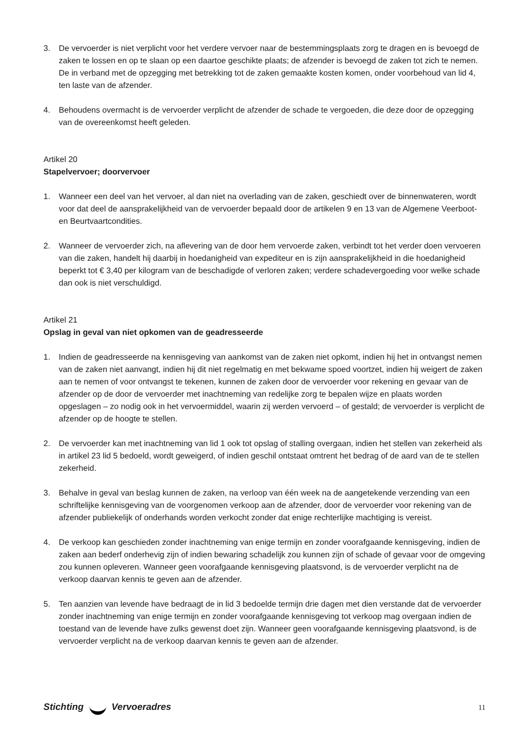3. De vervoerder is niet verplicht voor het verdere vervoer naar de bestemmingsplaats zorg te dragen en is bevoegd de zaken te lossen en op te slaan op een daartoe geschikte plaats; de afzender is bevoegd de zaken tot zich te nemen. De in verband met de opzegging met betrekking tot de zaken gemaakte kosten komen, onder voorbehoud van lid 4, ten laste van de afzender.
4. Behoudens overmacht is de vervoerder verplicht de afzender de schade te vergoeden, die deze door de opzegging van de overeenkomst heeft geleden.
Artikel 20
Stapelvervoer; doorvervoer
1. Wanneer een deel van het vervoer, al dan niet na overlading van de zaken, geschiedt over de binnenwateren, wordt voor dat deel de aansprakelijkheid van de vervoerder bepaald door de artikelen 9 en 13 van de Algemene Veerboot- en Beurtvaartcondities.
2. Wanneer de vervoerder zich, na aflevering van de door hem vervoerde zaken, verbindt tot het verder doen vervoeren van die zaken, handelt hij daarbij in hoedanigheid van expediteur en is zijn aansprakelijkheid in die hoedanigheid beperkt tot € 3,40 per kilogram van de beschadigde of verloren zaken; verdere schadevergoeding voor welke schade dan ook is niet verschuldigd.
Artikel 21
Opslag in geval van niet opkomen van de geadresseerde
1. Indien de geadresseerde na kennisgeving van aankomst van de zaken niet opkomt, indien hij het in ontvangst nemen van de zaken niet aanvangt, indien hij dit niet regelmatig en met bekwame spoed voortzet, indien hij weigert de zaken aan te nemen of voor ontvangst te tekenen, kunnen de zaken door de vervoerder voor rekening en gevaar van de afzender op de door de vervoerder met inachtneming van redelijke zorg te bepalen wijze en plaats worden opgeslagen – zo nodig ook in het vervoermiddel, waarin zij werden vervoerd – of gestald; de vervoerder is verplicht de afzender op de hoogte te stellen.
2. De vervoerder kan met inachtneming van lid 1 ook tot opslag of stalling overgaan, indien het stellen van zekerheid als in artikel 23 lid 5 bedoeld, wordt geweigerd, of indien geschil ontstaat omtrent het bedrag of de aard van de te stellen zekerheid.
3. Behalve in geval van beslag kunnen de zaken, na verloop van één week na de aangetekende verzending van een schriftelijke kennisgeving van de voorgenomen verkoop aan de afzender, door de vervoerder voor rekening van de afzender publiekelijk of onderhands worden verkocht zonder dat enige rechterlijke machtiging is vereist.
4. De verkoop kan geschieden zonder inachtneming van enige termijn en zonder voorafgaande kennisgeving, indien de zaken aan bederf onderhevig zijn of indien bewaring schadelijk zou kunnen zijn of schade of gevaar voor de omgeving zou kunnen opleveren. Wanneer geen voorafgaande kennisgeving plaatsvond, is de vervoerder verplicht na de verkoop daarvan kennis te geven aan de afzender.
5. Ten aanzien van levende have bedraagt de in lid 3 bedoelde termijn drie dagen met dien verstande dat de vervoerder zonder inachtneming van enige termijn en zonder voorafgaande kennisgeving tot verkoop mag overgaan indien de toestand van de levende have zulks gewenst doet zijn. Wanneer geen voorafgaande kennisgeving plaatsvond, is de vervoerder verplicht na de verkoop daarvan kennis te geven aan de afzender.
Stichting Vervoeradres 11